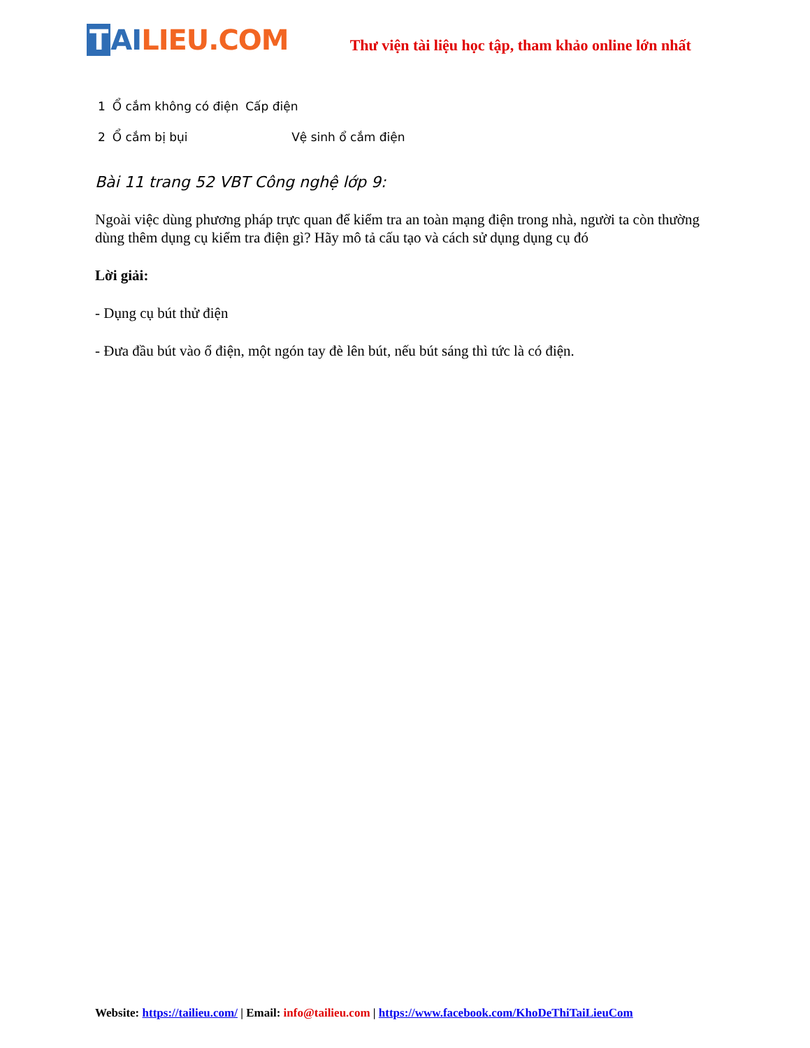T AI LIEU.COM
Thư viện tài liệu học tập, tham khảo online lớn nhất
| 1 | Ổ cắm không có điện | Cấp điện |
| 2 | Ổ cắm bị bụi | Vệ sinh ổ cắm điện |
Bài 11 trang 52 VBT Công nghệ lớp 9:
Ngoài việc dùng phương pháp trực quan để kiểm tra an toàn mạng điện trong nhà, người ta còn thường dùng thêm dụng cụ kiểm tra điện gì? Hãy mô tả cấu tạo và cách sử dụng dụng cụ đó
Lời giải:
- Dụng cụ bút thử điện
- Đưa đầu bút vào ổ điện, một ngón tay đè lên bút, nếu bút sáng thì tức là có điện.
Website: https://tailieu.com/ | Email: info@tailieu.com | https://www.facebook.com/KhoDeThiTaiLieuCom